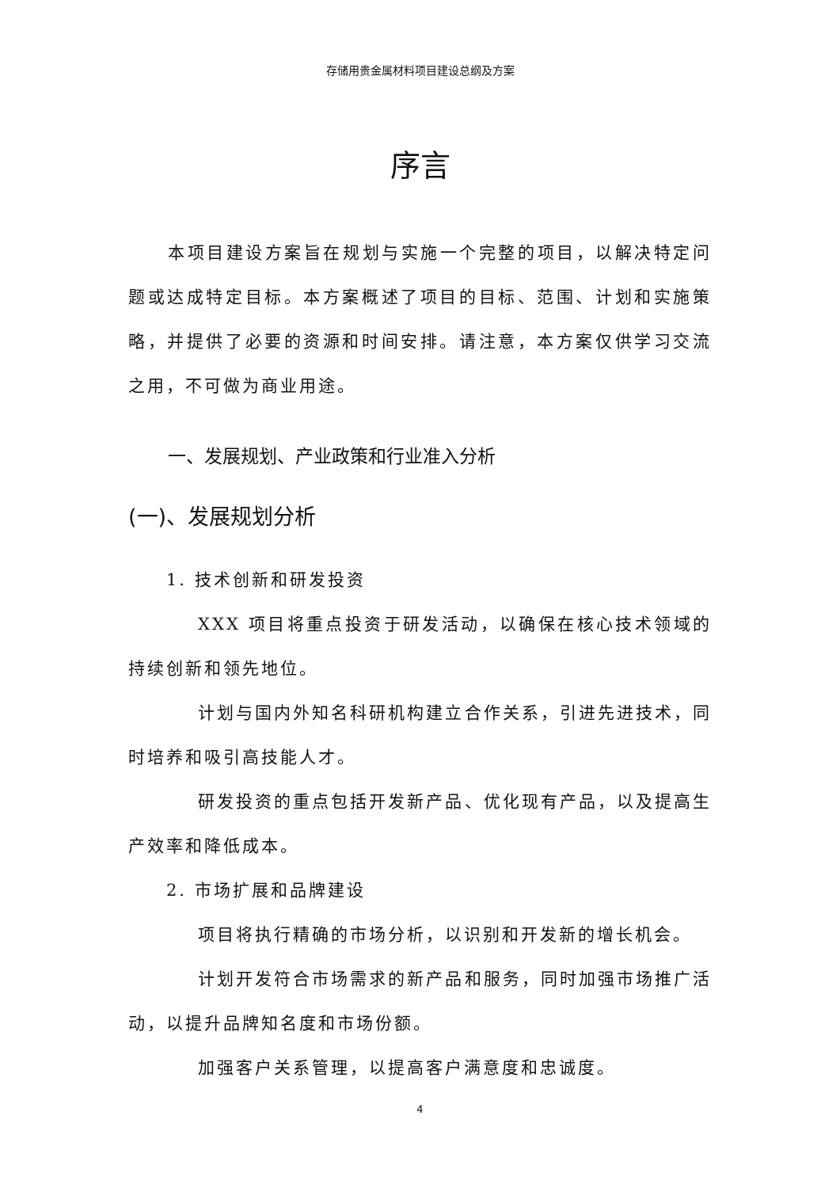存储用贵金属材料项目建设总纲及方案
序言
本项目建设方案旨在规划与实施一个完整的项目，以解决特定问题或达成特定目标。本方案概述了项目的目标、范围、计划和实施策略，并提供了必要的资源和时间安排。请注意，本方案仅供学习交流之用，不可做为商业用途。
一、发展规划、产业政策和行业准入分析
(一)、发展规划分析
1. 技术创新和研发投资
XXX 项目将重点投资于研发活动，以确保在核心技术领域的持续创新和领先地位。
计划与国内外知名科研机构建立合作关系，引进先进技术，同时培养和吸引高技能人才。
研发投资的重点包括开发新产品、优化现有产品，以及提高生产效率和降低成本。
2. 市场扩展和品牌建设
项目将执行精确的市场分析，以识别和开发新的增长机会。
计划开发符合市场需求的新产品和服务，同时加强市场推广活动，以提升品牌知名度和市场份额。
加强客户关系管理，以提高客户满意度和忠诚度。
4